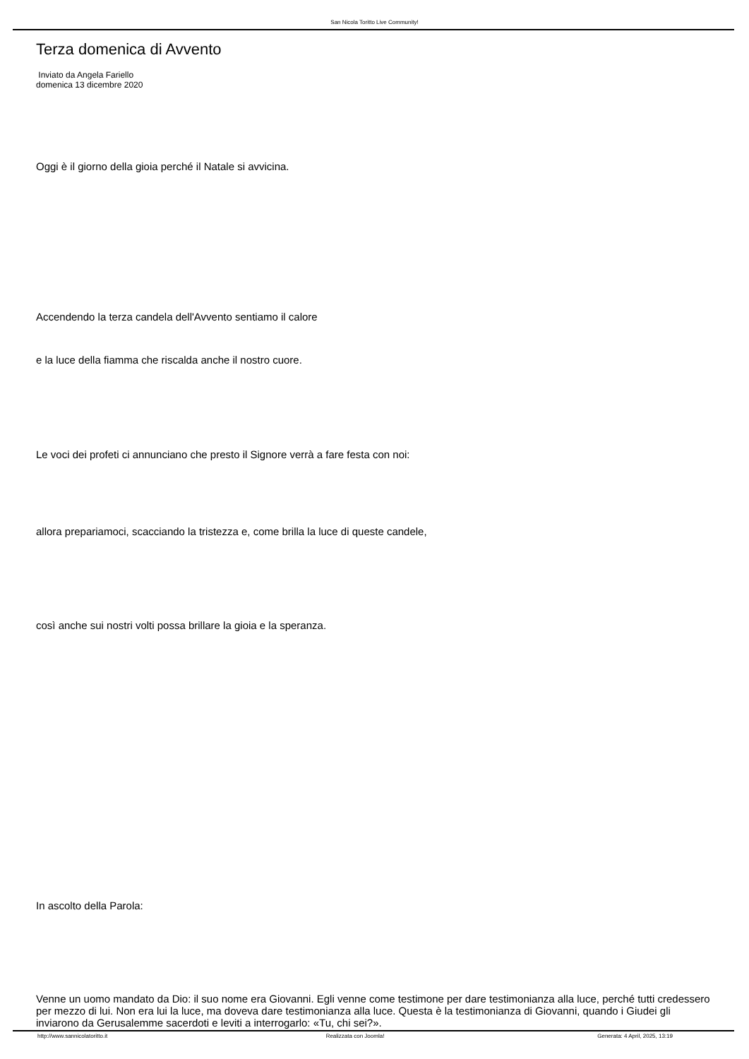San Nicola Toritto Live Community!
Terza domenica di Avvento
Inviato da Angela Fariello
domenica 13 dicembre 2020
Oggi è il giorno della gioia perché il Natale si avvicina.
Accendendo la terza candela dell'Avvento sentiamo il calore
e la luce della fiamma che riscalda anche il nostro cuore.
Le voci dei profeti ci annunciano che presto il Signore verrà a fare festa con noi:
allora prepariamoci, scacciando la tristezza e, come brilla la luce di queste candele,
così anche sui nostri volti possa brillare la gioia e la speranza.
In ascolto della Parola:
Venne un uomo mandato da Dio: il suo nome era Giovanni. Egli venne come testimone per dare testimonianza alla luce, perché tutti credessero per mezzo di lui. Non era lui la luce, ma doveva dare testimonianza alla luce. Questa è la testimonianza di Giovanni, quando i Giudei gli inviarono da Gerusalemme sacerdoti e leviti a interrogarlo: «Tu, chi sei?».
http://www.sannicolatoritto.it Realizzata con Joomla! Generata: 4 April, 2025, 13:19